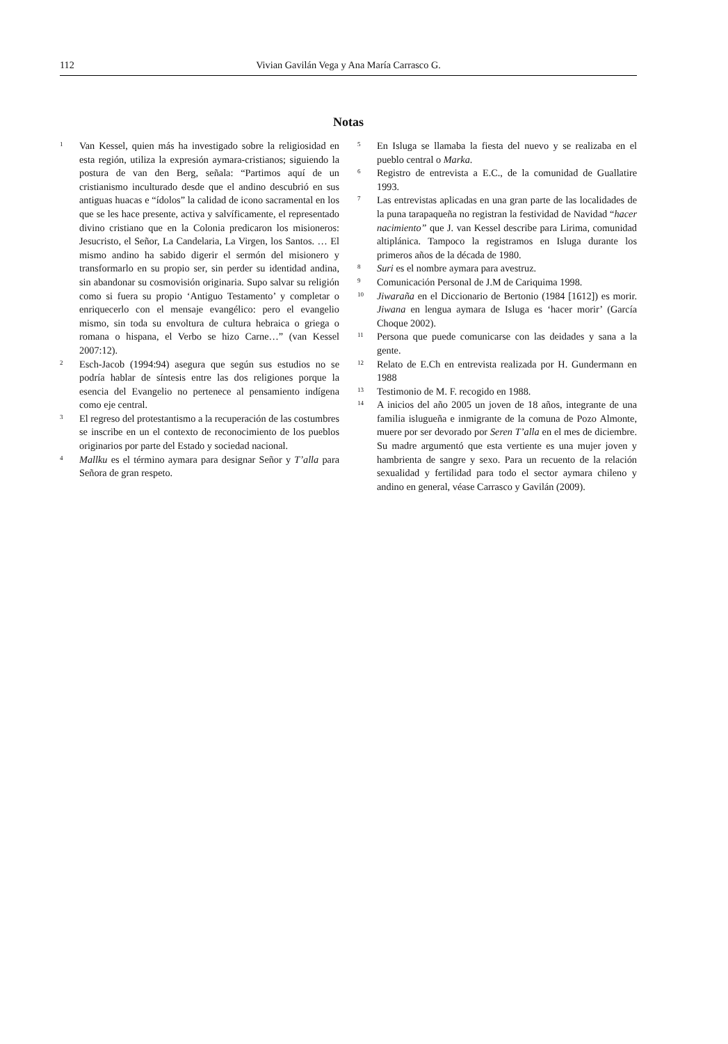112 Vivian Gavilán Vega y Ana María Carrasco G.
Notas
<sup>1</sup>
Van Kessel, quien más ha investigado sobre la religiosidad en esta región, utiliza la expresión aymara-cristianos; siguiendo la postura de van den Berg, señala: “Partimos aquí de un cristianismo inculturado desde que el andino descubrió en sus antiguas huacas e “ídolos” la calidad de icono sacramental en los que se les hace presente, activa y salvíficamente, el representado divino cristiano que en la Colonia predicaron los misioneros: Jesucristo, el Señor, La Candelaria, La Virgen, los Santos. … El mismo andino ha sabido digerir el sermón del misionero y transformarlo en su propio ser, sin perder su identidad andina, sin abandonar su cosmovisión originaria. Supo salvar su religión como si fuera su propio ‘Antiguo Testamento’ y completar o enriquecerlo con el mensaje evangélico: pero el evangelio mismo, sin toda su envoltura de cultura hebraica o griega o romana o hispana, el Verbo se hizo Carne…” (van Kessel 2007:12).
<sup>2</sup>
Esch-Jacob (1994:94) asegura que según sus estudios no se podría hablar de síntesis entre las dos religiones porque la esencia del Evangelio no pertenece al pensamiento indígena como eje central.
<sup>3</sup>
El regreso del protestantismo a la recuperación de las costumbres se inscribe en un el contexto de reconocimiento de los pueblos originarios por parte del Estado y sociedad nacional.
<sup>4</sup>
Mallku es el término aymara para designar Señor y T’alla para Señora de gran respeto.
<sup>5</sup>
En Isluga se llamaba la fiesta del nuevo y se realizaba en el pueblo central o Marka.
<sup>6</sup>
Registro de entrevista a E.C., de la comunidad de Guallatire 1993.
<sup>7</sup>
Las entrevistas aplicadas en una gran parte de las localidades de la puna tarapaqueña no registran la festividad de Navidad “hacer nacimiento” que J. van Kessel describe para Lirima, comunidad altiplánica. Tampoco la registramos en Isluga durante los primeros años de la década de 1980.
<sup>8</sup>
Suri es el nombre aymara para avestruz.
<sup>9</sup>
Comunicación Personal de J.M de Cariquima 1998.
<sup>10</sup>
Jiwaraña en el Diccionario de Bertonio (1984 [1612]) es morir. Jiwana en lengua aymara de Isluga es ‘hacer morir’ (García Choque 2002).
<sup>11</sup>
Persona que puede comunicarse con las deidades y sana a la gente.
<sup>12</sup>
Relato de E.Ch en entrevista realizada por H. Gundermann en 1988
<sup>13</sup>
Testimonio de M. F. recogido en 1988.
<sup>14</sup>
A inicios del año 2005 un joven de 18 años, integrante de una familia islugueña e inmigrante de la comuna de Pozo Almonte, muere por ser devorado por Seren T’alla en el mes de diciembre. Su madre argumentó que esta vertiente es una mujer joven y hambrienta de sangre y sexo. Para un recuento de la relación sexualidad y fertilidad para todo el sector aymara chileno y andino en general, véase Carrasco y Gavilán (2009).